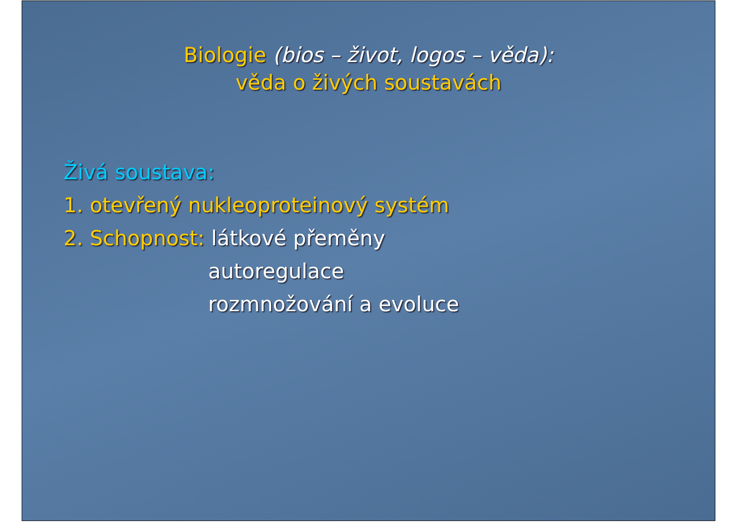Biologie (bios – život, logos – věda):
věda o živých soustavách
Živá soustava:
1. otevřený nukleoproteinový systém
2. Schopnost: látkové přeměny
autoregulace
rozmnožování a evoluce